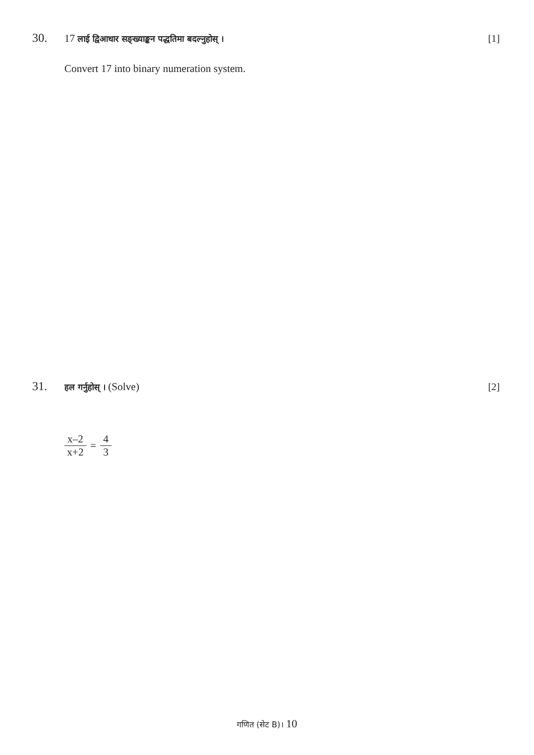30. 17 लाई द्विआधार सङ्ख्याङ्कन पद्धतिमा बदल्नुहोस् । [1]
Convert 17 into binary numeration system.
31. हल गर्नुहोस् । (Solve) [2]
x–2 x+2 = 4 3
गणित (सेट B)। 10